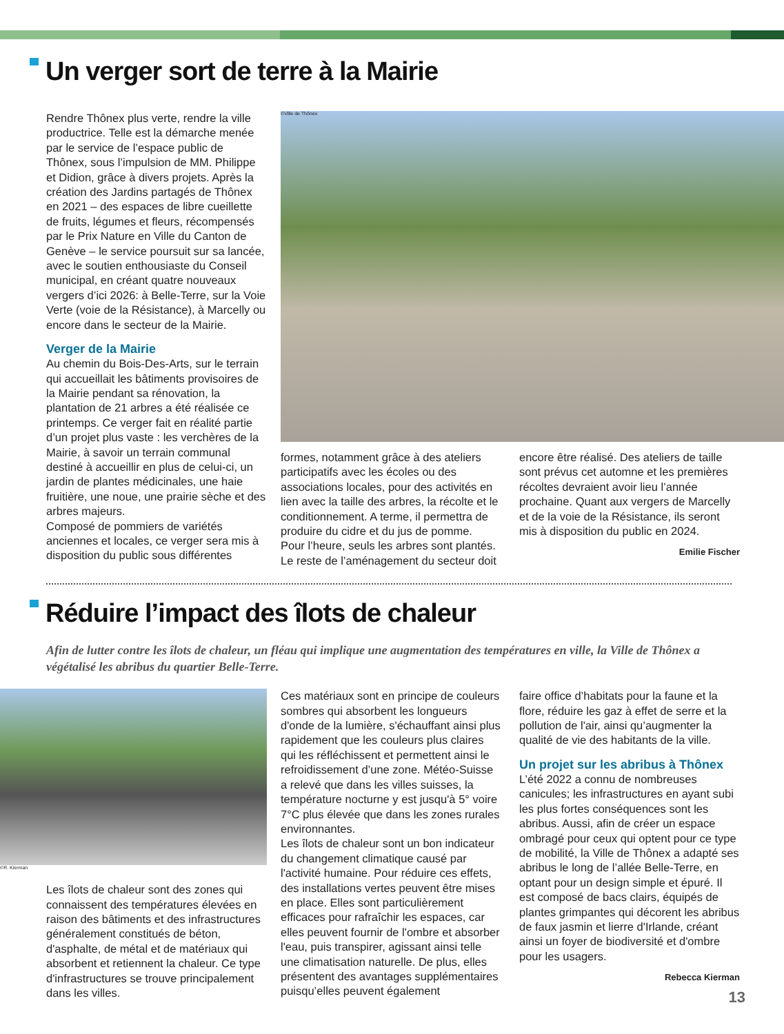Un verger sort de terre à la Mairie
Rendre Thônex plus verte, rendre la ville productrice. Telle est la démarche menée par le service de l’espace public de Thônex, sous l’impulsion de MM. Philippe et Didion, grâce à divers projets. Après la création des Jardins partagés de Thônex en 2021 – des espaces de libre cueillette de fruits, légumes et fleurs, récompensés par le Prix Nature en Ville du Canton de Genève – le service poursuit sur sa lancée, avec le soutien enthousiaste du Conseil municipal, en créant quatre nouveaux vergers d’ici 2026: à Belle-Terre, sur la Voie Verte (voie de la Résistance), à Marcelly ou encore dans le secteur de la Mairie.
Verger de la Mairie
Au chemin du Bois-Des-Arts, sur le terrain qui accueillait les bâtiments provisoires de la Mairie pendant sa rénovation, la plantation de 21 arbres a été réalisée ce printemps. Ce verger fait en réalité partie d’un projet plus vaste : les verchères de la Mairie, à savoir un terrain communal destiné à accueillir en plus de celui-ci, un jardin de plantes médicinales, une haie fruitière, une noue, une prairie sèche et des arbres majeurs.
Composé de pommiers de variétés anciennes et locales, ce verger sera mis à disposition du public sous différentes
©Ville de Thônex
formes, notamment grâce à des ateliers participatifs avec les écoles ou des associations locales, pour des activités en lien avec la taille des arbres, la récolte et le conditionnement. A terme, il permettra de produire du cidre et du jus de pomme.
Pour l’heure, seuls les arbres sont plantés. Le reste de l’aménagement du secteur doit
encore être réalisé. Des ateliers de taille sont prévus cet automne et les premières récoltes devraient avoir lieu l’année prochaine. Quant aux vergers de Marcelly et de la voie de la Résistance, ils seront mis à disposition du public en 2024.
Emilie Fischer
Réduire l’impact des îlots de chaleur
Afin de lutter contre les îlots de chaleur, un fléau qui implique une augmentation des températures en ville, la Ville de Thônex a végétalisé les abribus du quartier Belle-Terre.
©R. Kierman
Les îlots de chaleur sont des zones qui connaissent des températures élevées en raison des bâtiments et des infrastructures généralement constitués de béton, d'asphalte, de métal et de matériaux qui absorbent et retiennent la chaleur. Ce type d'infrastructures se trouve principalement dans les villes.
Ces matériaux sont en principe de couleurs sombres qui absorbent les longueurs d'onde de la lumière, s'échauffant ainsi plus rapidement que les couleurs plus claires qui les réfléchissent et permettent ainsi le refroidissement d’une zone. Météo-Suisse a relevé que dans les villes suisses, la température nocturne y est jusqu'à 5° voire 7°C plus élevée que dans les zones rurales environnantes.
Les îlots de chaleur sont un bon indicateur du changement climatique causé par l'activité humaine. Pour réduire ces effets, des installations vertes peuvent être mises en place. Elles sont particulièrement efficaces pour rafraîchir les espaces, car elles peuvent fournir de l'ombre et absorber l'eau, puis transpirer, agissant ainsi telle une climatisation naturelle. De plus, elles présentent des avantages supplémentaires puisqu’elles peuvent également
faire office d’habitats pour la faune et la flore, réduire les gaz à effet de serre et la pollution de l'air, ainsi qu’augmenter la qualité de vie des habitants de la ville.
Un projet sur les abribus à Thônex
L’été 2022 a connu de nombreuses canicules; les infrastructures en ayant subi les plus fortes conséquences sont les abribus. Aussi, afin de créer un espace ombragé pour ceux qui optent pour ce type de mobilité, la Ville de Thônex a adapté ses abribus le long de l’allée Belle-Terre, en optant pour un design simple et épuré. Il est composé de bacs clairs, équipés de plantes grimpantes qui décorent les abribus de faux jasmin et lierre d'Irlande, créant ainsi un foyer de biodiversité et d'ombre pour les usagers.
Rebecca Kierman
13